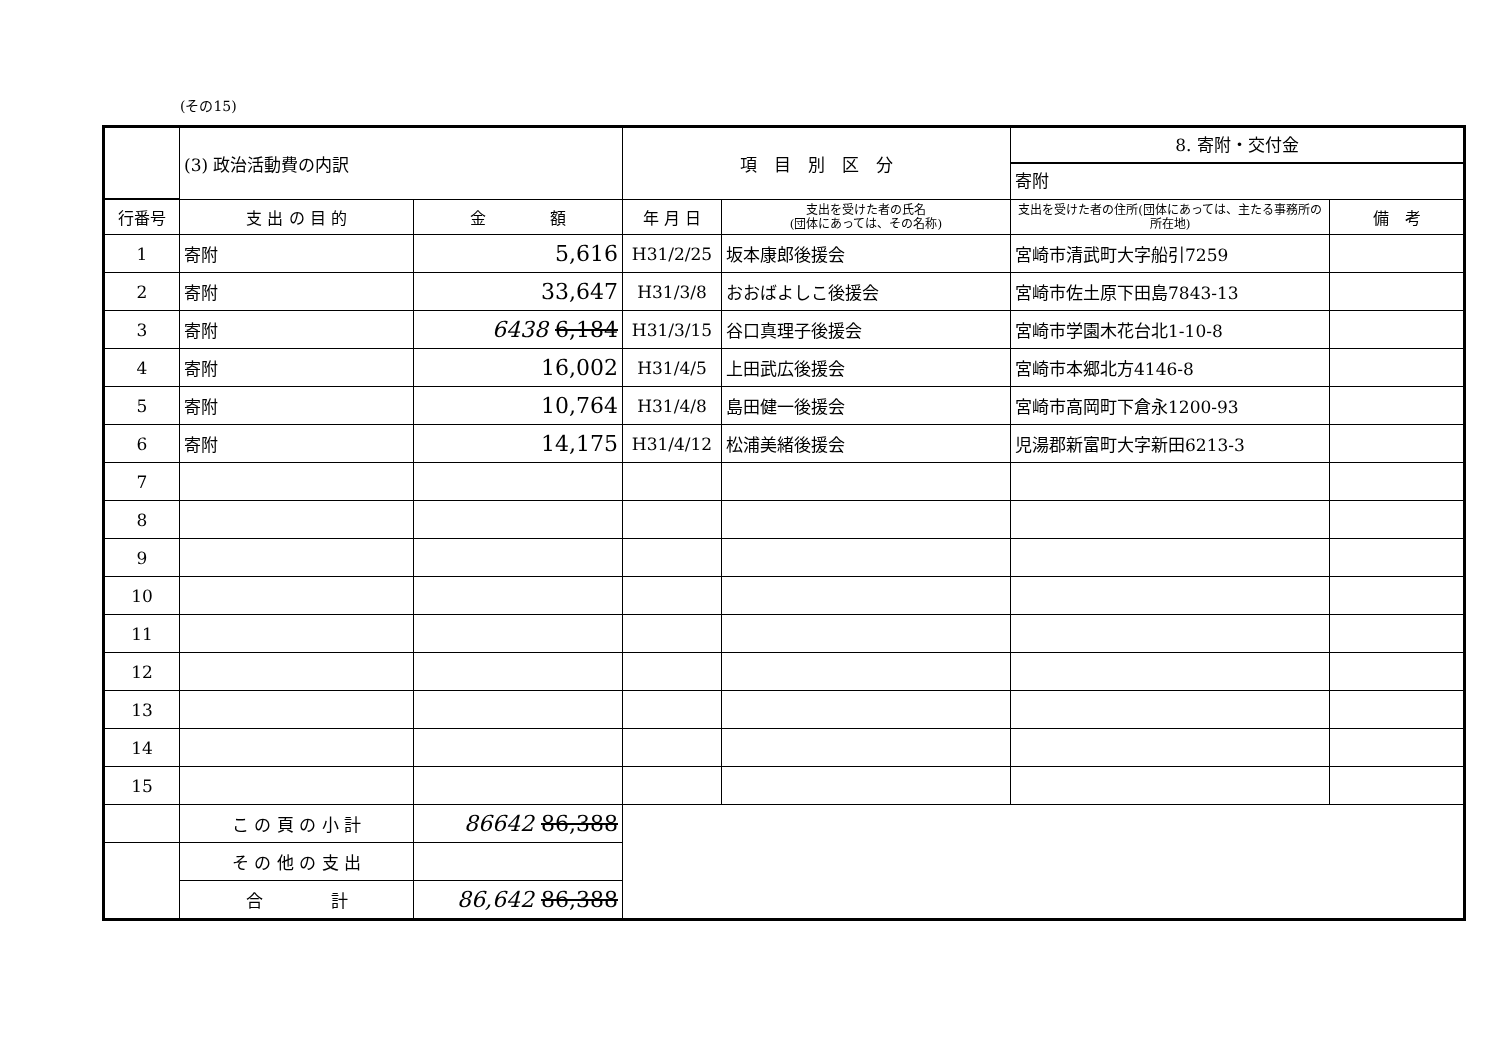(その15)
| | (3) 政治活動費の内訳 | | 項 目 別 区 分 | | 8. 寄附・交付金 寄附 | |
| 行番号 | 支 出 の 目 的 | 金 額 | 年 月 日 | 支出を受けた者の氏名 (団体にあっては、その名称) | 支出を受けた者の住所(団体にあっては、主たる事務所の所在地) | 備 考 |
| 1 | 寄附 | 5,616 | H31/2/25 | 坂本康郎後援会 | 宮崎市清武町大字船引7259 | |
| 2 | 寄附 | 33,647 | H31/3/8 | おおばよしこ後援会 | 宮崎市佐土原下田島7843-13 | |
| 3 | 寄附 | 6438 6,184 | H31/3/15 | 谷口真理子後援会 | 宮崎市学園木花台北1-10-8 | |
| 4 | 寄附 | 16,002 | H31/4/5 | 上田武広後援会 | 宮崎市本郷北方4146-8 | |
| 5 | 寄附 | 10,764 | H31/4/8 | 島田健一後援会 | 宮崎市高岡町下倉永1200-93 | |
| 6 | 寄附 | 14,175 | H31/4/12 | 松浦美緒後援会 | 児湯郡新富町大字新田6213-3 | |
| 7 | | | | | | |
| 8 | | | | | | |
| 9 | | | | | | |
| 10 | | | | | | |
| 11 | | | | | | |
| 12 | | | | | | |
| 13 | | | | | | |
| 14 | | | | | | |
| 15 | | | | | | |
| | こ の 頁 の 小 計 | 86642 86,388 | | | | |
| | そ の 他 の 支 出 | | | | | |
| | 合 計 | 86,642 86,388 | | | | |